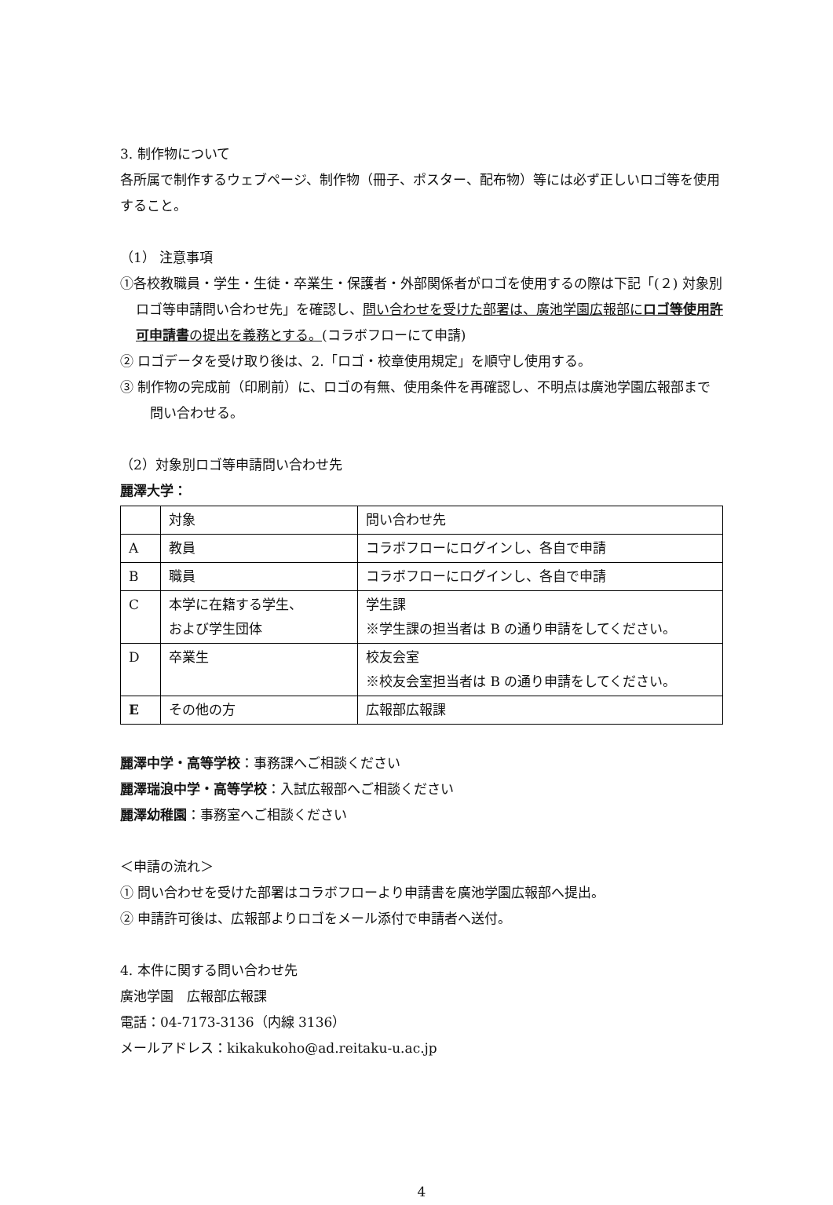3. 制作物について
各所属で制作するウェブページ、制作物（冊子、ポスター、配布物）等には必ず正しいロゴ等を使用すること。
（1） 注意事項
①各校教職員・学生・生徒・卒業生・保護者・外部関係者がロゴを使用するの際は下記「(２) 対象別ロゴ等申請問い合わせ先」を確認し、問い合わせを受けた部署は、廣池学園広報部にロゴ等使用許可申請書の提出を義務とする。(コラボフローにて申請)
② ロゴデータを受け取り後は、2.「ロゴ・校章使用規定」を順守し使用する。
③ 制作物の完成前（印刷前）に、ロゴの有無、使用条件を再確認し、不明点は廣池学園広報部まで問い合わせる。
（2）対象別ロゴ等申請問い合わせ先
麗澤大学：
| | 対象 | 問い合わせ先 |
| A | 教員 | コラボフローにログインし、各自で申請 |
| B | 職員 | コラボフローにログインし、各自で申請 |
| C | 本学に在籍する学生、 および学生団体 | 学生課 ※学生課の担当者は B の通り申請をしてください。 |
| D | 卒業生 | 校友会室 ※校友会室担当者は B の通り申請をしてください。 |
| E | その他の方 | 広報部広報課 |
麗澤中学・高等学校：事務課へご相談ください
麗澤瑞浪中学・高等学校：入試広報部へご相談ください
麗澤幼稚園：事務室へご相談ください
＜申請の流れ＞
① 問い合わせを受けた部署はコラボフローより申請書を廣池学園広報部へ提出。
② 申請許可後は、広報部よりロゴをメール添付で申請者へ送付。
4. 本件に関する問い合わせ先
廣池学園　広報部広報課
電話：04-7173-3136（内線 3136）
メールアドレス：kikakukoho@ad.reitaku-u.ac.jp
4